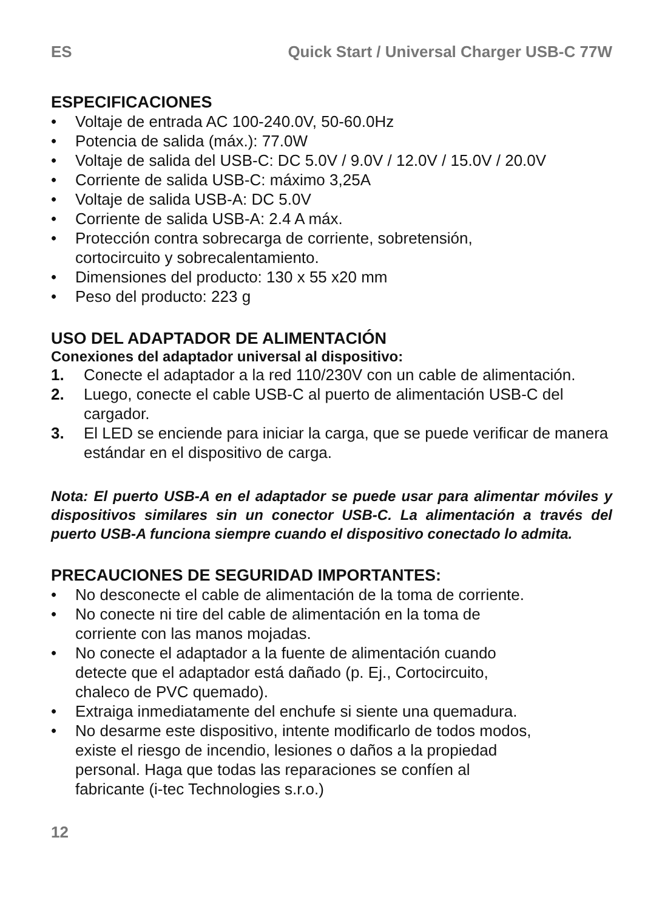ES Quick Start / Universal Charger USB-C 77W
ESPECIFICACIONES
• Voltaje de entrada AC 100-240.0V, 50-60.0Hz
• Potencia de salida (máx.): 77.0W
• Voltaje de salida del USB-C: DC 5.0V / 9.0V / 12.0V / 15.0V / 20.0V
• Corriente de salida USB-C: máximo 3,25A
• Voltaje de salida USB-A: DC 5.0V
• Corriente de salida USB-A: 2.4 A máx.
• Protección contra sobrecarga de corriente, sobretensión,
cortocircuito y sobrecalentamiento.
• Dimensiones del producto: 130 x 55 x20 mm
• Peso del producto: 223 g
USO DEL ADAPTADOR DE ALIMENTACIÓN
Conexiones del adaptador universal al dispositivo:
1. Conecte el adaptador a la red 110/230V con un cable de alimentación.
2. Luego, conecte el cable USB-C al puerto de alimentación USB-C del cargador.
3. El LED se enciende para iniciar la carga, que se puede verificar de manera estándar en el dispositivo de carga.
Nota: El puerto USB-A en el adaptador se puede usar para alimentar móviles y dispositivos similares sin un conector USB-C. La alimentación a través del puerto USB-A funciona siempre cuando el dispositivo conectado lo admita.
PRECAUCIONES DE SEGURIDAD IMPORTANTES:
• No desconecte el cable de alimentación de la toma de corriente.
• No conecte ni tire del cable de alimentación en la toma de
corriente con las manos mojadas.
• No conecte el adaptador a la fuente de alimentación cuando
detecte que el adaptador está dañado (p. Ej., Cortocircuito,
chaleco de PVC quemado).
• Extraiga inmediatamente del enchufe si siente una quemadura.
• No desarme este dispositivo, intente modificarlo de todos modos,
existe el riesgo de incendio, lesiones o daños a la propiedad
personal. Haga que todas las reparaciones se confíen al
fabricante (i-tec Technologies s.r.o.)
12